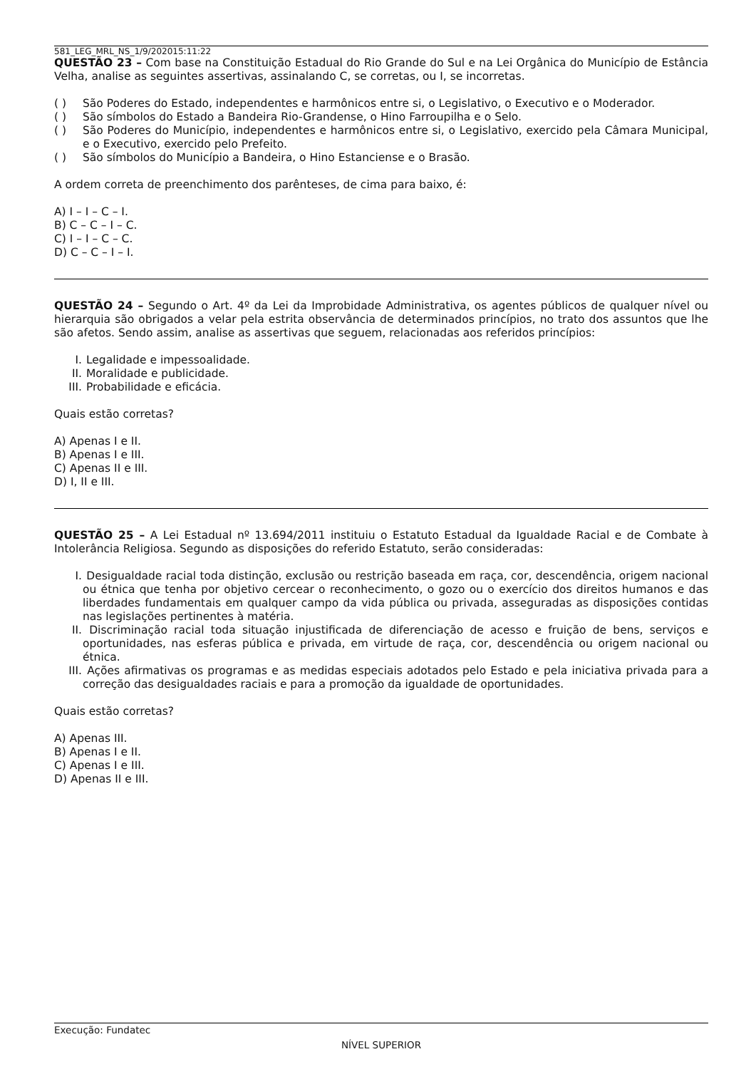581_LEG_MRL_NS_1/9/202015:11:22
QUESTÃO 23 – Com base na Constituição Estadual do Rio Grande do Sul e na Lei Orgânica do Município de Estância Velha, analise as seguintes assertivas, assinalando C, se corretas, ou I, se incorretas.
( ) São Poderes do Estado, independentes e harmônicos entre si, o Legislativo, o Executivo e o Moderador.
( ) São símbolos do Estado a Bandeira Rio-Grandense, o Hino Farroupilha e o Selo.
( ) São Poderes do Município, independentes e harmônicos entre si, o Legislativo, exercido pela Câmara Municipal, e o Executivo, exercido pelo Prefeito.
( ) São símbolos do Município a Bandeira, o Hino Estanciense e o Brasão.
A ordem correta de preenchimento dos parênteses, de cima para baixo, é:
A) I – I – C – I.
B) C – C – I – C.
C) I – I – C – C.
D) C – C – I – I.
QUESTÃO 24 – Segundo o Art. 4º da Lei da Improbidade Administrativa, os agentes públicos de qualquer nível ou hierarquia são obrigados a velar pela estrita observância de determinados princípios, no trato dos assuntos que lhe são afetos. Sendo assim, analise as assertivas que seguem, relacionadas aos referidos princípios:
I. Legalidade e impessoalidade.
II. Moralidade e publicidade.
III. Probabilidade e eficácia.
Quais estão corretas?
A) Apenas I e II.
B) Apenas I e III.
C) Apenas II e III.
D) I, II e III.
QUESTÃO 25 – A Lei Estadual nº 13.694/2011 instituiu o Estatuto Estadual da Igualdade Racial e de Combate à Intolerância Religiosa. Segundo as disposições do referido Estatuto, serão consideradas:
I. Desigualdade racial toda distinção, exclusão ou restrição baseada em raça, cor, descendência, origem nacional ou étnica que tenha por objetivo cercear o reconhecimento, o gozo ou o exercício dos direitos humanos e das liberdades fundamentais em qualquer campo da vida pública ou privada, asseguradas as disposições contidas nas legislações pertinentes à matéria.
II. Discriminação racial toda situação injustificada de diferenciação de acesso e fruição de bens, serviços e oportunidades, nas esferas pública e privada, em virtude de raça, cor, descendência ou origem nacional ou étnica.
III. Ações afirmativas os programas e as medidas especiais adotados pelo Estado e pela iniciativa privada para a correção das desigualdades raciais e para a promoção da igualdade de oportunidades.
Quais estão corretas?
A) Apenas III.
B) Apenas I e II.
C) Apenas I e III.
D) Apenas II e III.
Execução: Fundatec
NÍVEL SUPERIOR